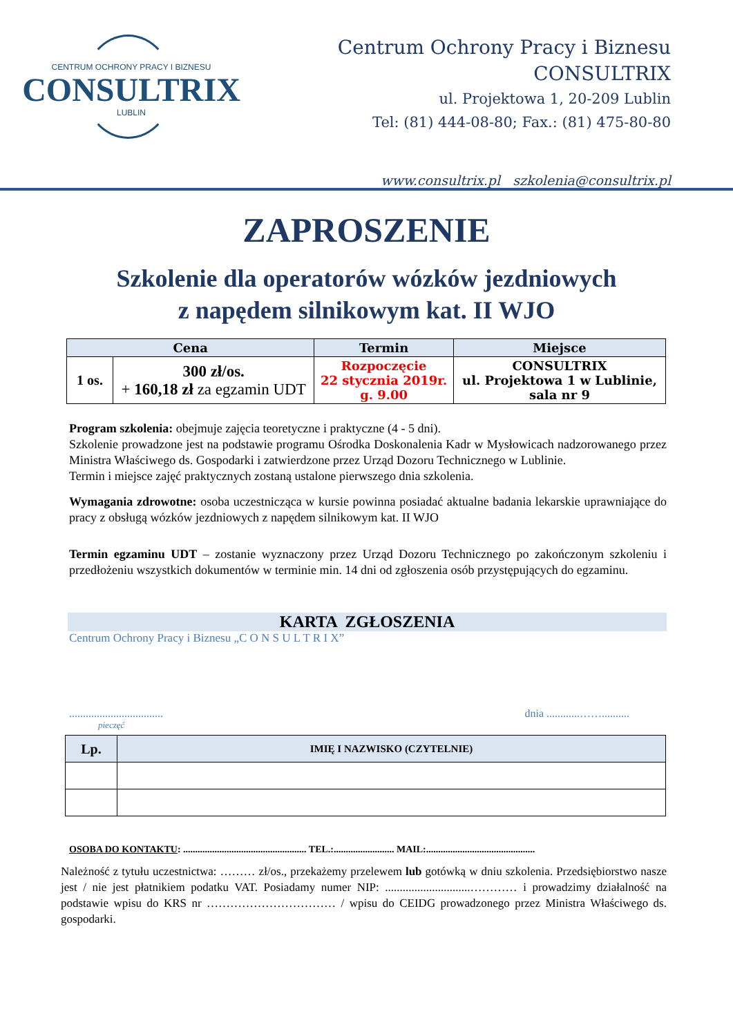CENTRUM OCHRONY PRACY I BIZNESU
CONSULTRIX
LUBLIN
Centrum Ochrony Pracy i Biznesu
CONSULTRIX
ul. Projektowa 1, 20-209 Lublin
Tel: (81) 444-08-80; Fax.: (81) 475-80-80
www.consultrix.pl szkolenia@consultrix.pl
ZAPROSZENIE
Szkolenie dla operatorów wózków jezdniowych
z napędem silnikowym kat. II WJO
| Cena | | Termin | Miejsce |
| --- | --- | --- | --- |
| 1 os. | 300 zł/os. + 160,18 zł za egzamin UDT | Rozpoczęcie 22 stycznia 2019r. g. 9.00 | CONSULTRIX ul. Projektowa 1 w Lublinie, sala nr 9 |
Program szkolenia: obejmuje zajęcia teoretyczne i praktyczne (4 - 5 dni).
Szkolenie prowadzone jest na podstawie programu Ośrodka Doskonalenia Kadr w Mysłowicach nadzorowanego przez Ministra Właściwego ds. Gospodarki i zatwierdzone przez Urząd Dozoru Technicznego w Lublinie.
Termin i miejsce zajęć praktycznych zostaną ustalone pierwszego dnia szkolenia.
Wymagania zdrowotne: osoba uczestnicząca w kursie powinna posiadać aktualne badania lekarskie uprawniające do pracy z obsługą wózków jezdniowych z napędem silnikowym kat. II WJO
Termin egzaminu UDT – zostanie wyznaczony przez Urząd Dozoru Technicznego po zakończonym szkoleniu i przedłożeniu wszystkich dokumentów w terminie min. 14 dni od zgłoszenia osób przystępujących do egzaminu.
KARTA ZGŁOSZENIA
Centrum Ochrony Pracy i Biznesu „C O N S U L T R I X”
.................................. dnia ............……..........
pieczęć
| Lp. | IMIĘ I NAZWISKO (CZYTELNIE) |
| --- | --- |
OSOBA DO KONTAKTU: ................................................... TEL.:......................... MAIL:.............................................
Należność z tytułu uczestnictwa: ……… zł/os., przekażemy przelewem lub gotówką w dniu szkolenia. Przedsiębiorstwo nasze jest / nie jest płatnikiem podatku VAT. Posiadamy numer NIP: .............................………… i prowadzimy działalność na podstawie wpisu do KRS nr …………………………… / wpisu do CEIDG prowadzonego przez Ministra Właściwego ds. gospodarki.